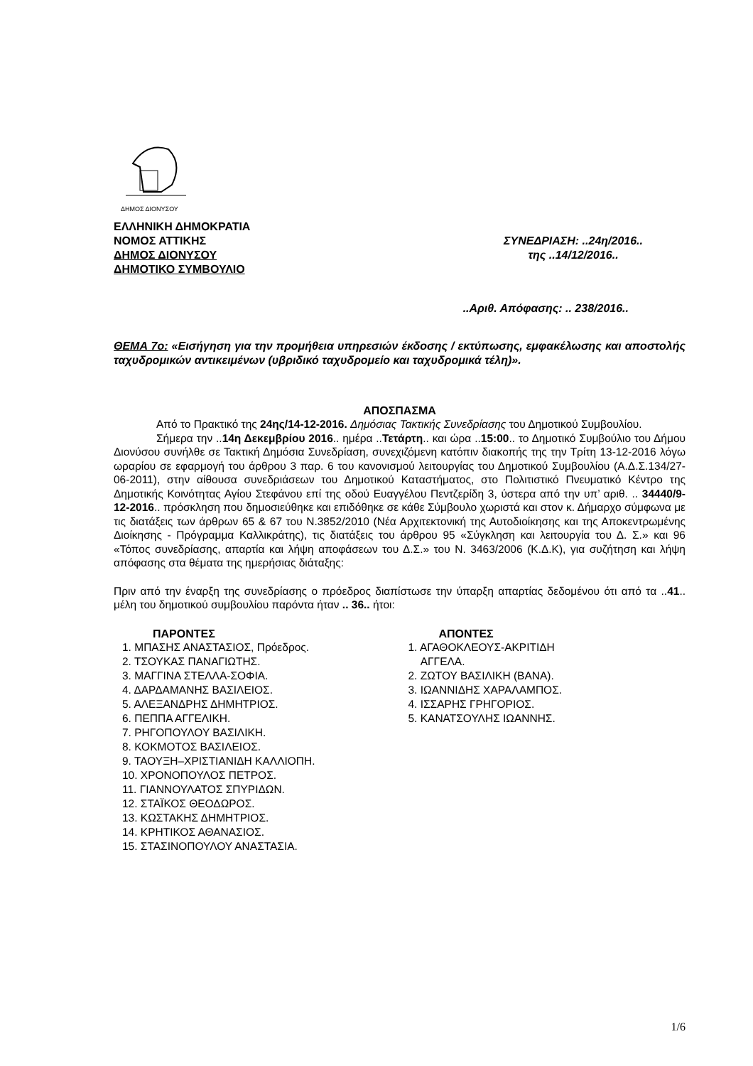ΔΗΜΟΣ ΔΙΟΝΥΣΟΥ
ΕΛΛΗΝΙΚΗ ΔΗΜΟΚΡΑΤΙΑ
ΝΟΜΟΣ ΑΤΤΙΚΗΣ
ΔΗΜΟΣ ΔΙΟΝΥΣΟΥ
ΔΗΜΟΤΙΚΟ ΣΥΜΒΟΥΛΙΟ
ΣΥΝΕΔΡΙΑΣΗ: ..24η/2016..
της ..14/12/2016..
..Αριθ. Απόφασης: .. 238/2016..
ΘΕΜΑ 7ο: «Εισήγηση για την προμήθεια υπηρεσιών έκδοσης / εκτύπωσης, εμφακέλωσης και αποστολής ταχυδρομικών αντικειμένων (υβριδικό ταχυδρομείο και ταχυδρομικά τέλη)».
ΑΠΟΣΠΑΣΜΑ
Από το Πρακτικό της 24ης/14-12-2016. Δημόσιας Τακτικής Συνεδρίασης του Δημοτικού Συμβουλίου.
Σήμερα την ..14η Δεκεμβρίου 2016.. ημέρα ..Τετάρτη.. και ώρα ..15:00.. το Δημοτικό Συμβούλιο του Δήμου Διονύσου συνήλθε σε Τακτική Δημόσια Συνεδρίαση, συνεχιζόμενη κατόπιν διακοπής της την Τρίτη 13-12-2016 λόγω ωραρίου σε εφαρμογή του άρθρου 3 παρ. 6 του κανονισμού λειτουργίας του Δημοτικού Συμβουλίου (Α.Δ.Σ.134/27-06-2011), στην αίθουσα συνεδριάσεων του Δημοτικού Καταστήματος, στο Πολιτιστικό Πνευματικό Κέντρο της Δημοτικής Κοινότητας Αγίου Στεφάνου επί της οδού Ευαγγέλου Πεντζερίδη 3, ύστερα από την υπ’ αριθ. .. 34440/9-12-2016.. πρόσκληση που δημοσιεύθηκε και επιδόθηκε σε κάθε Σύμβουλο χωριστά και στον κ. Δήμαρχο σύμφωνα με τις διατάξεις των άρθρων 65 & 67 του Ν.3852/2010 (Νέα Αρχιτεκτονική της Αυτοδιοίκησης και της Αποκεντρωμένης Διοίκησης - Πρόγραμμα Καλλικράτης), τις διατάξεις του άρθρου 95 «Σύγκληση και λειτουργία του Δ. Σ.» και 96 «Τόπος συνεδρίασης, απαρτία και λήψη αποφάσεων του Δ.Σ.» του Ν. 3463/2006 (Κ.Δ.Κ), για συζήτηση και λήψη απόφασης στα θέματα της ημερήσιας διάταξης:
Πριν από την έναρξη της συνεδρίασης ο πρόεδρος διαπίστωσε την ύπαρξη απαρτίας δεδομένου ότι από τα ..41.. μέλη του δημοτικού συμβουλίου παρόντα ήταν .. 36.. ήτοι:
ΠΑΡΟΝΤΕΣ
1. ΜΠΑΣΗΣ ΑΝΑΣΤΑΣΙΟΣ, Πρόεδρος.
2. ΤΣΟΥΚΑΣ ΠΑΝΑΓΙΩΤΗΣ.
3. ΜΑΓΓΙΝΑ ΣΤΕΛΛΑ-ΣΟΦΙΑ.
4. ΔΑΡΔΑΜΑΝΗΣ ΒΑΣΙΛΕΙΟΣ.
5. ΑΛΕΞΑΝΔΡΗΣ ΔΗΜΗΤΡΙΟΣ.
6. ΠΕΠΠΑ ΑΓΓΕΛΙΚΗ.
7. ΡΗΓΟΠΟΥΛΟΥ ΒΑΣΙΛΙΚΗ.
8. ΚΟΚΜΟΤΟΣ ΒΑΣΙΛΕΙΟΣ.
9. ΤΑΟΥΞΗ–ΧΡΙΣΤΙΑΝΙΔΗ ΚΑΛΛΙΟΠΗ.
10. ΧΡΟΝΟΠΟΥΛΟΣ ΠΕΤΡΟΣ.
11. ΓΙΑΝΝΟΥΛΑΤΟΣ ΣΠΥΡΙΔΩΝ.
12. ΣΤΑΪΚΟΣ ΘΕΟΔΩΡΟΣ.
13. ΚΩΣΤΑΚΗΣ ΔΗΜΗΤΡΙΟΣ.
14. ΚΡΗΤΙΚΟΣ ΑΘΑΝΑΣΙΟΣ.
15. ΣΤΑΣΙΝΟΠΟΥΛΟΥ ΑΝΑΣΤΑΣΙΑ.
ΑΠΟΝΤΕΣ
1. ΑΓΑΘΟΚΛΕΟΥΣ-ΑΚΡΙΤΙΔΗ
ΑΓΓΕΛΑ.
2. ΖΩΤΟΥ ΒΑΣΙΛΙΚΗ (ΒΑΝΑ).
3. ΙΩΑΝΝΙΔΗΣ ΧΑΡΑΛΑΜΠΟΣ.
4. ΙΣΣΑΡΗΣ ΓΡΗΓΟΡΙΟΣ.
5. ΚΑΝΑΤΣΟΥΛΗΣ ΙΩΑΝΝΗΣ.
1/6